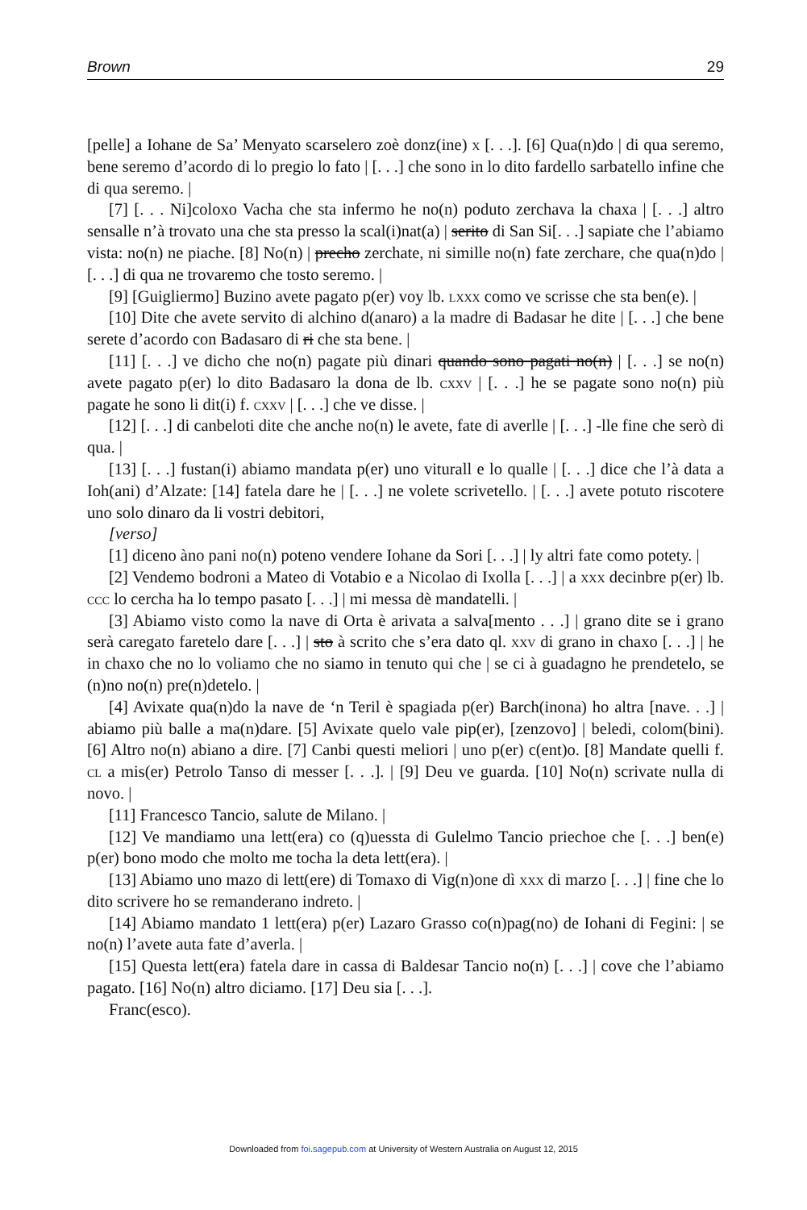Brown 29
[pelle] a Iohane de Sa’ Menyato scarselero zoè donz(ine) x [. . .]. [6] Qua(n)do | di qua seremo, bene seremo d’acordo di lo pregio lo fato | [. . .] che sono in lo dito fardello sarbatello infine che di qua seremo. |
[7] [. . . Ni]coloxo Vacha che sta infermo he no(n) poduto zerchava la chaxa | [. . .] altro sensalle n’à trovato una che sta presso la scal(i)nat(a) | serito di San Si[. . .] sapiate che l’abiamo vista: no(n) ne piache. [8] No(n) | precho zerchate, ni simille no(n) fate zerchare, che qua(n)do | [. . .] di qua ne trovaremo che tosto seremo. |
[9] [Guigliermo] Buzino avete pagato p(er) voy lb. lxxx como ve scrisse che sta ben(e). |
[10] Dite che avete servito di alchino d(anaro) a la madre di Badasar he dite | [. . .] che bene serete d’acordo con Badasaro di ri che sta bene. |
[11] [. . .] ve dicho che no(n) pagate più dinari quando sono pagati no(n) | [. . .] se no(n) avete pagato p(er) lo dito Badasaro la dona de lb. cxxv | [. . .] he se pagate sono no(n) più pagate he sono li dit(i) f. cxxv | [. . .] che ve disse. |
[12] [. . .] di canbeloti dite che anche no(n) le avete, fate di averlle | [. . .] -lle fine che serò di qua. |
[13] [. . .] fustan(i) abiamo mandata p(er) uno viturall e lo qualle | [. . .] dice che l’à data a Ioh(ani) d’Alzate: [14] fatela dare he | [. . .] ne volete scrivetello. | [. . .] avete potuto riscotere uno solo dinaro da li vostri debitori,
[verso]
[1] diceno àno pani no(n) poteno vendere Iohane da Sori [. . .] | ly altri fate como potety. |
[2] Vendemo bodroni a Mateo di Votabio e a Nicolao di Ixolla [. . .] | a xxx decinbre p(er) lb. ccc lo cercha ha lo tempo pasato [. . .] | mi messa dè mandatelli. |
[3] Abiamo visto como la nave di Orta è arivata a salva[mento . . .] | grano dite se i grano serà caregato faretelo dare [. . .] | sto à scrito che s’era dato ql. xxv di grano in chaxo [. . .] | he in chaxo che no lo voliamo che no siamo in tenuto qui che | se ci à guadagno he prendetelo, se (n)no no(n) pre(n)detelo. |
[4] Avixate qua(n)do la nave de ‘n Teril è spagiada p(er) Barch(inona) ho altra [nave. . .] | abiamo più balle a ma(n)dare. [5] Avixate quelo vale pip(er), [zenzovo] | beledi, colom(bini). [6] Altro no(n) abiano a dire. [7] Canbi questi meliori | uno p(er) c(ent)o. [8] Mandate quelli f. cl a mis(er) Petrolo Tanso di messer [. . .]. | [9] Deu ve guarda. [10] No(n) scrivate nulla di novo. |
[11] Francesco Tancio, salute de Milano. |
[12] Ve mandiamo una lett(era) co (q)uessta di Gulelmo Tancio priechoe che [. . .] ben(e) p(er) bono modo che molto me tocha la deta lett(era). |
[13] Abiamo uno mazo di lett(ere) di Tomaxo di Vig(n)one dì xxx di marzo [. . .] | fine che lo dito scrivere ho se remanderano indreto. |
[14] Abiamo mandato 1 lett(era) p(er) Lazaro Grasso co(n)pag(no) de Iohani di Fegini: | se no(n) l’avete auta fate d’averla. |
[15] Questa lett(era) fatela dare in cassa di Baldesar Tancio no(n) [. . .] | cove che l’abiamo pagato. [16] No(n) altro diciamo. [17] Deu sia [. . .].
Franc(esco).
Downloaded from foi.sagepub.com at University of Western Australia on August 12, 2015